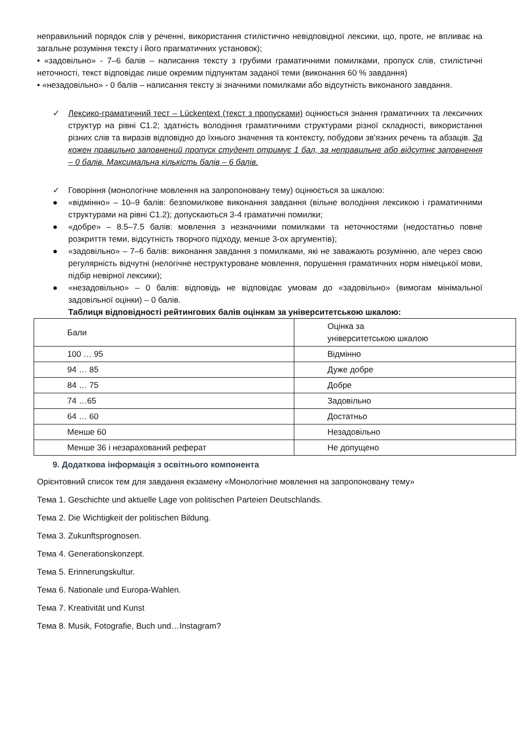неправильний порядок слів у реченні, використання стилістично невідповідної лексики, що, проте, не впливає на загальне розуміння тексту і його прагматичних установок);
• «задовільно» - 7–6 балів – написання тексту з грубими граматичними помилками, пропуск слів, стилістичні неточності, текст відповідає лише окремим підпунктам заданої теми (виконання 60 % завдання)
• «незадовільно» - 0 балів – написання тексту зі значними помилками або відсутність виконаного завдання.
✓ Лексико-граматичний тест – Lückentext (текст з пропусками) оцінюється знання граматичних та лексичних структур на рівні C1.2; здатність володіння граматичними структурами різної складності, використання різних слів та виразів відповідно до їхнього значення та контексту, побудови зв'язних речень та абзаців. За кожен правильно заповнений пропуск студент отримує 1 бал, за неправильне або відсутнє заповнення – 0 балів. Максимальна кількість балів – 6 балів.
✓ Говоріння (монологічне мовлення на запропоновану тему) оцінюється за шкалою:
● «відмінно» – 10–9 балів: безпомилкове виконання завдання (вільне володіння лексикою і граматичними структурами на рівні C1.2); допускаються 3-4 граматичні помилки;
● «добре» – 8.5–7.5 балів: мовлення з незначними помилками та неточностями (недостатньо повне розкриття теми, відсутність творчого підходу, менше 3-ох аргументів);
● «задовільно» – 7–6 балів: виконання завдання з помилками, які не заважають розумінню, але через свою регулярність відчутні (нелогічне неструктуроване мовлення, порушення граматичних норм німецької мови, підбір невірної лексики);
● «незадовільно» – 0 балів: відповідь не відповідає умовам до «задовільно» (вимогам мінімальної задовільної оцінки) – 0 балів.
Таблиця відповідності рейтингових балів оцінкам за університетською шкалою:
| Бали | Оцінка за університетською шкалою |
| 100 … 95 | Відмінно |
| 94 … 85 | Дуже добре |
| 84 … 75 | Добре |
| 74 …65 | Задовільно |
| 64 … 60 | Достатньо |
| Менше 60 | Незадовільно |
| Менше 36 і незарахований реферат | Не допущено |
9. Додаткова інформація з освітнього компонента
Орієнтовний список тем для завдання екзамену «Монологічне мовлення на запропоновану тему»
Тема 1. Geschichte und aktuelle Lage von politischen Parteien Deutschlands.
Тема 2. Die Wichtigkeit der politischen Bildung.
Тема 3. Zukunftsprognosen.
Тема 4. Generationskonzept.
Тема 5. Erinnerungskultur.
Тема 6. Nationale und Europa-Wahlen.
Тема 7. Kreativität und Kunst
Тема 8. Musik, Fotografie, Buch und…Instagram?